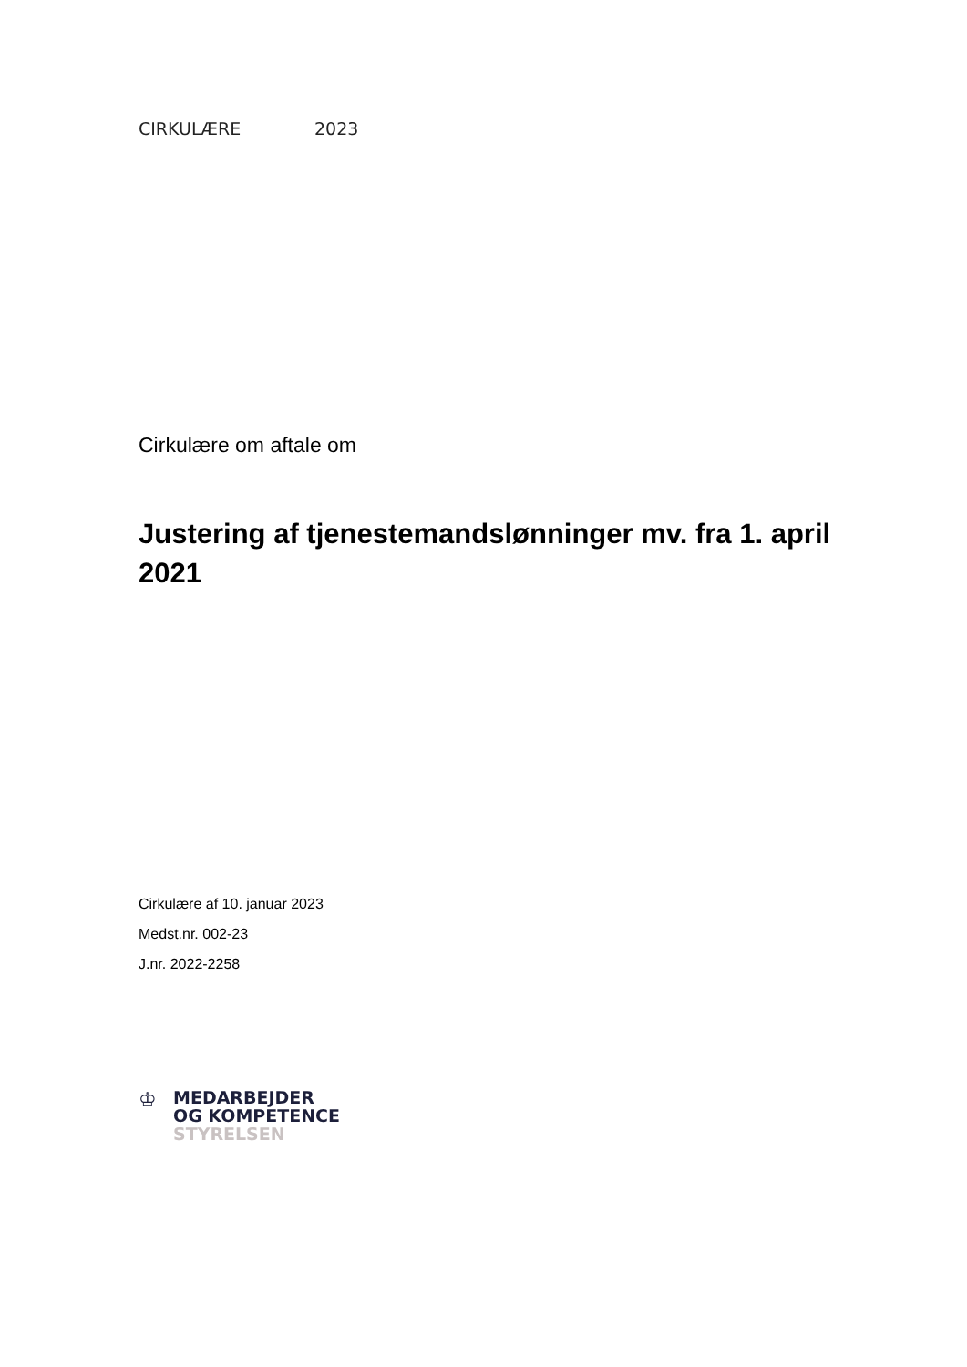CIRKULÆRE 2023
Cirkulære om aftale om
Justering af tjenestemandslønninger mv. fra 1. april 2021
Cirkulære af 10. januar 2023
Medst.nr. 002-23
J.nr. 2022-2258
♔
MEDARBEJDER
OG KOMPETENCE
STYRELSEN